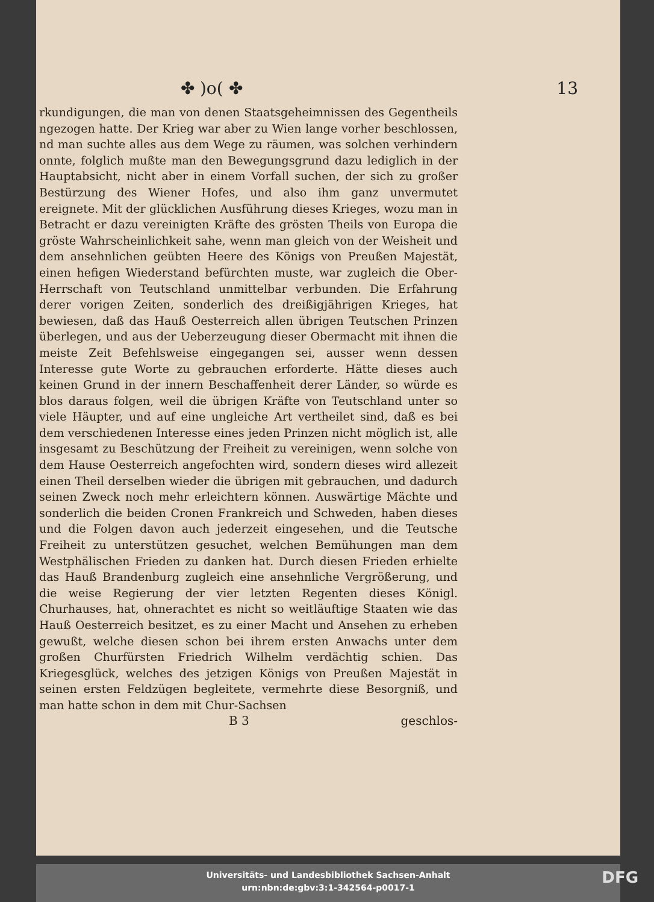✤ )o( ✤ 13
rkundigungen, die man von denen Staatsgeheimnissen des Gegentheils ngezogen hatte. Der Krieg war aber zu Wien lange vorher beschlossen, nd man suchte alles aus dem Wege zu räumen, was solchen verhindern onnte, folglich mußte man den Bewegungsgrund dazu lediglich in der Hauptabsicht, nicht aber in einem Vorfall suchen, der sich zu großer Bestürzung des Wiener Hofes, und also ihm ganz unvermutet ereignete. Mit der glücklichen Ausführung dieses Krieges, wozu man in Betracht er dazu vereinigten Kräfte des grösten Theils von Europa die gröste Wahrscheinlichkeit sahe, wenn man gleich von der Weisheit und dem ansehnlichen geübten Heere des Königs von Preußen Majestät, einen hefigen Wiederstand befürchten muste, war zugleich die Ober-Herrschaft von Teutschland unmittelbar verbunden. Die Erfahrung derer vorigen Zeiten, sonderlich des dreißigjährigen Krieges, hat bewiesen, daß das Hauß Oesterreich allen übrigen Teutschen Prinzen überlegen, und aus der Ueberzeugung dieser Obermacht mit ihnen die meiste Zeit Befehlsweise eingegangen sei, ausser wenn dessen Interesse gute Worte zu gebrauchen erforderte. Hätte dieses auch keinen Grund in der innern Beschaffenheit derer Länder, so würde es blos daraus folgen, weil die übrigen Kräfte von Teutschland unter so viele Häupter, und auf eine ungleiche Art vertheilet sind, daß es bei dem verschiedenen Interesse eines jeden Prinzen nicht möglich ist, alle insgesamt zu Beschützung der Freiheit zu vereinigen, wenn solche von dem Hause Oesterreich angefochten wird, sondern dieses wird allezeit einen Theil derselben wieder die übrigen mit gebrauchen, und dadurch seinen Zweck noch mehr erleichtern können. Auswärtige Mächte und sonderlich die beiden Cronen Frankreich und Schweden, haben dieses und die Folgen davon auch jederzeit eingesehen, und die Teutsche Freiheit zu unterstützen gesuchet, welchen Bemühungen man dem Westphälischen Frieden zu danken hat. Durch diesen Frieden erhielte das Hauß Brandenburg zugleich eine ansehnliche Vergrößerung, und die weise Regierung der vier letzten Regenten dieses Königl. Churhauses, hat, ohnerachtet es nicht so weitläuftige Staaten wie das Hauß Oesterreich besitzet, es zu einer Macht und Ansehen zu erheben gewußt, welche diesen schon bei ihrem ersten Anwachs unter dem großen Churfürsten Friedrich Wilhelm verdächtig schien. Das Kriegesglück, welches des jetzigen Königs von Preußen Majestät in seinen ersten Feldzügen begleitete, vermehrte diese Besorgniß, und man hatte schon in dem mit Chur-Sachsen
B 3 geschlos-
Universitäts- und Landesbibliothek Sachsen-Anhalt
urn:nbn:de:gbv:3:1-342564-p0017-1
DFG